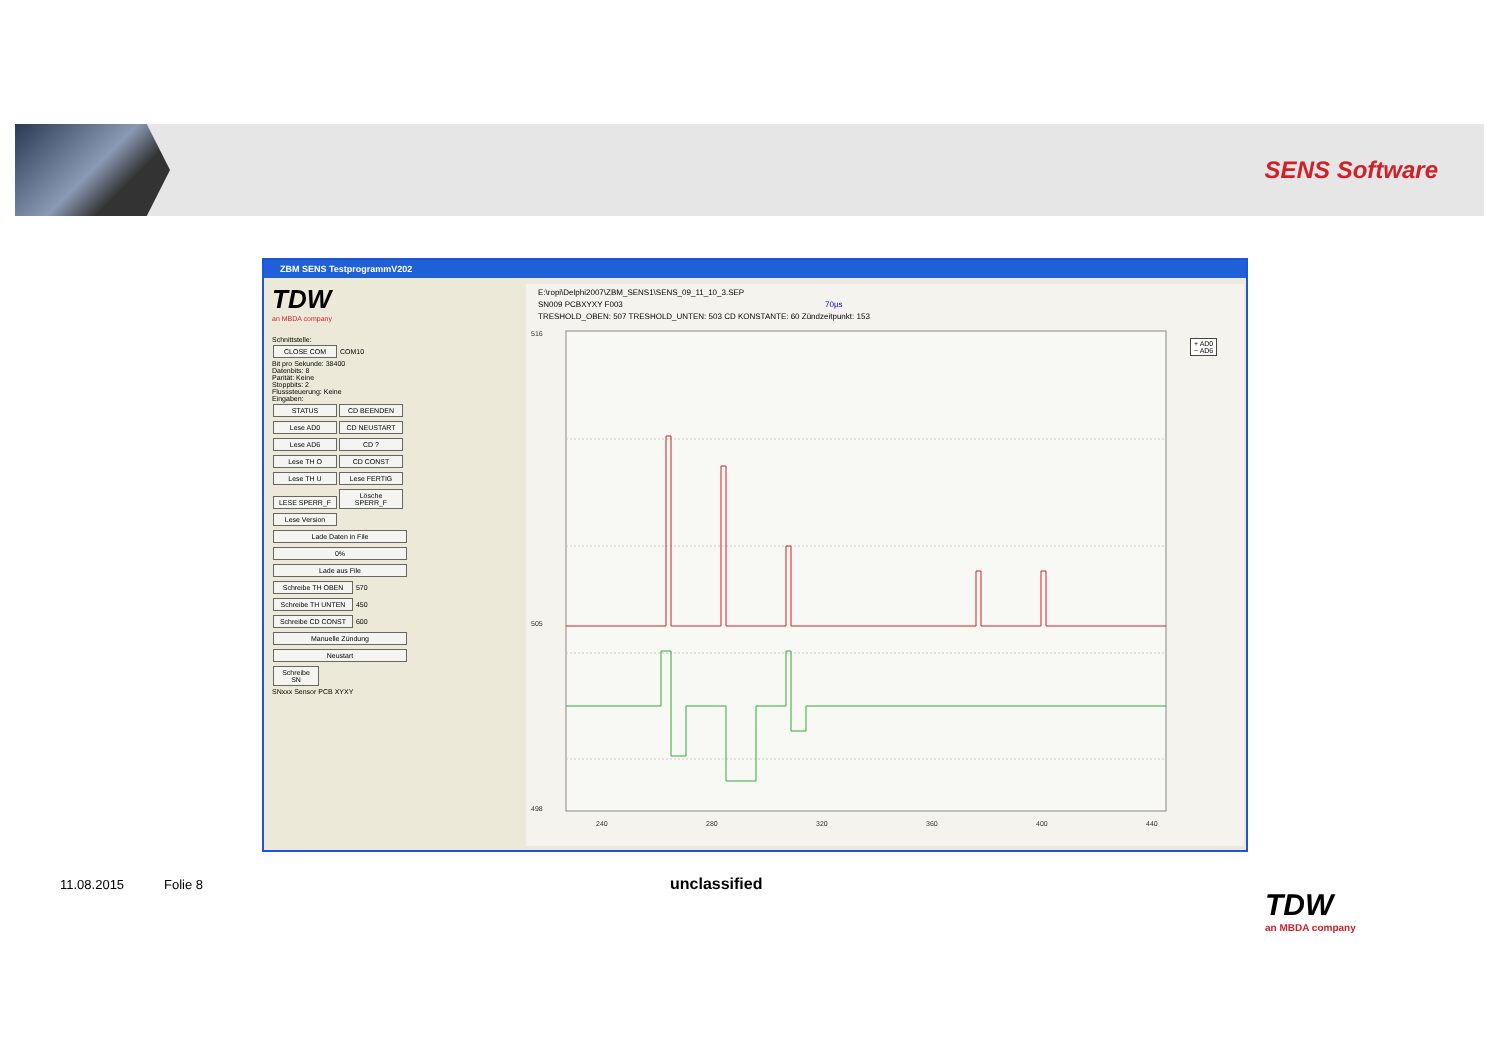SENS Software
ZBM SENS TestprogrammV202
TDW
an MBDA company
Schnittstelle:
CLOSE COM COM10
Bit pro Sekunde: 38400
Datenbits: 8
Parität: Keine
Stoppbits: 2
Flusssteuerung: Keine
Eingaben:
STATUS CD BEENDEN Lese AD0 CD NEUSTART Lese AD6 CD ? Lese TH O CD CONST Lese TH U Lese FERTIG LESE SPERR_F Lösche SPERR_F Lese Version
Lade Daten in File 0% Lade aus File Schreibe TH OBEN 570
Schreibe TH UNTEN 450
Schreibe CD CONST 600
Manuelle Zündung Neustart Schreibe SN
SNxxx Sensor PCB XYXY
E:\ropi\Delphi2007\ZBM_SENS1\SENS_09_11_10_3.SEP
SN009 PCBXYXY F003 70µs
TRESHOLD_OBEN: 507 TRESHOLD_UNTEN: 503 CD KONSTANTE: 60 Zündzeitpunkt: 153
516
505
498
240
280
320
360
400
440
+ AD0
− AD6
11.08.2015 Folie 8 unclassified
TDW
an MBDA company